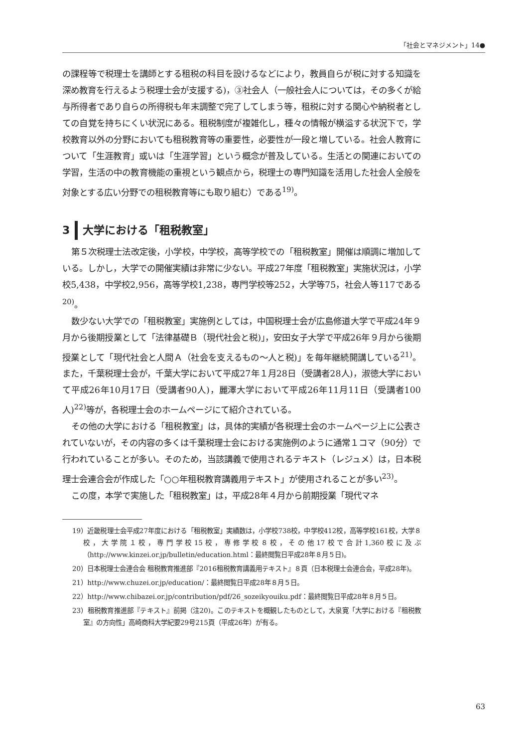「社会とマネジメント」14●
の課程等で税理士を講師とする租税の科目を設けるなどにより，教員自らが税に対する知識を深め教育を行えるよう税理士会が支援する)，③社会人（一般社会人については，その多くが給与所得者であり自らの所得税も年末調整で完了してしまう等，租税に対する関心や納税者としての自覚を持ちにくい状況にある。租税制度が複雑化し，種々の情報が横溢する状況下で，学校教育以外の分野においても租税教育等の重要性，必要性が一段と増している。社会人教育について「生涯教育」或いは「生涯学習」という概念が普及している。生活との関連においての学習，生活の中の教育機能の重視という観点から，税理士の専門知識を活用した社会人全般を対象とする広い分野での租税教育等にも取り組む）である<sup>19)</sup>。
3 大学における「租税教室」
第５次税理士法改定後，小学校，中学校，高等学校での「租税教室」開催は順調に増加している。しかし，大学での開催実績は非常に少ない。平成27年度「租税教室」実施状況は，小学校5,438，中学校2,956，高等学校1,238，専門学校等252，大学等75，社会人等117である<sup>20)</sup>。
数少ない大学での「租税教室」実施例としては，中国税理士会が広島修道大学で平成24年９月から後期授業として「法律基礎Ｂ（現代社会と税)」，安田女子大学で平成26年９月から後期授業として「現代社会と人間Ａ（社会を支えるもの〜人と税)」を毎年継続開講している<sup>21)</sup>。また，千葉税理士会が，千葉大学において平成27年１月28日（受講者28人)，淑徳大学において平成26年10月17日（受講者90人)，麗澤大学において平成26年11月11日（受講者100人)<sup>22)</sup>等が，各税理士会のホームページにて紹介されている。
その他の大学における「租税教室」は，具体的実績が各税理士会のホームページ上に公表されていないが，その内容の多くは千葉税理士会における実施例のように通常１コマ（90分）で行われていることが多い。そのため，当該講義で使用されるテキスト（レジュメ）は，日本税理士会連合会が作成した「○○年租税教育講義用テキスト」が使用されることが多い<sup>23)</sup>。
この度，本学で実施した「租税教室」は，平成28年４月から前期授業「現代マネ
19）近畿税理士会平成27年度における「租税教室」実績数は，小学校738校，中学校412校，高等学校161校，大学８校，大学院１校，専門学校15校，専修学校８校，その他17校で合計1,360校に及ぶ（http://www.kinzei.or.jp/bulletin/education.html：最終閲覧日平成28年８月５日)。
20）日本税理士会連合会 租税教育推進部『2016租税教育講義用テキスト』８頁（日本税理士会連合会，平成28年)。
21）http://www.chuzei.or.jp/education/：最終閲覧日平成28年８月５日。
22）http://www.chibazei.or.jp/contribution/pdf/26_sozeikyouiku.pdf：最終閲覧日平成28年８月５日。
23）租税教育推進部『テキスト』前掲（注20)。このテキストを概観したものとして，大泉寛「大学における『租税教室』の方向性」高崎商科大学紀要29号215頁（平成26年）が有る。
63